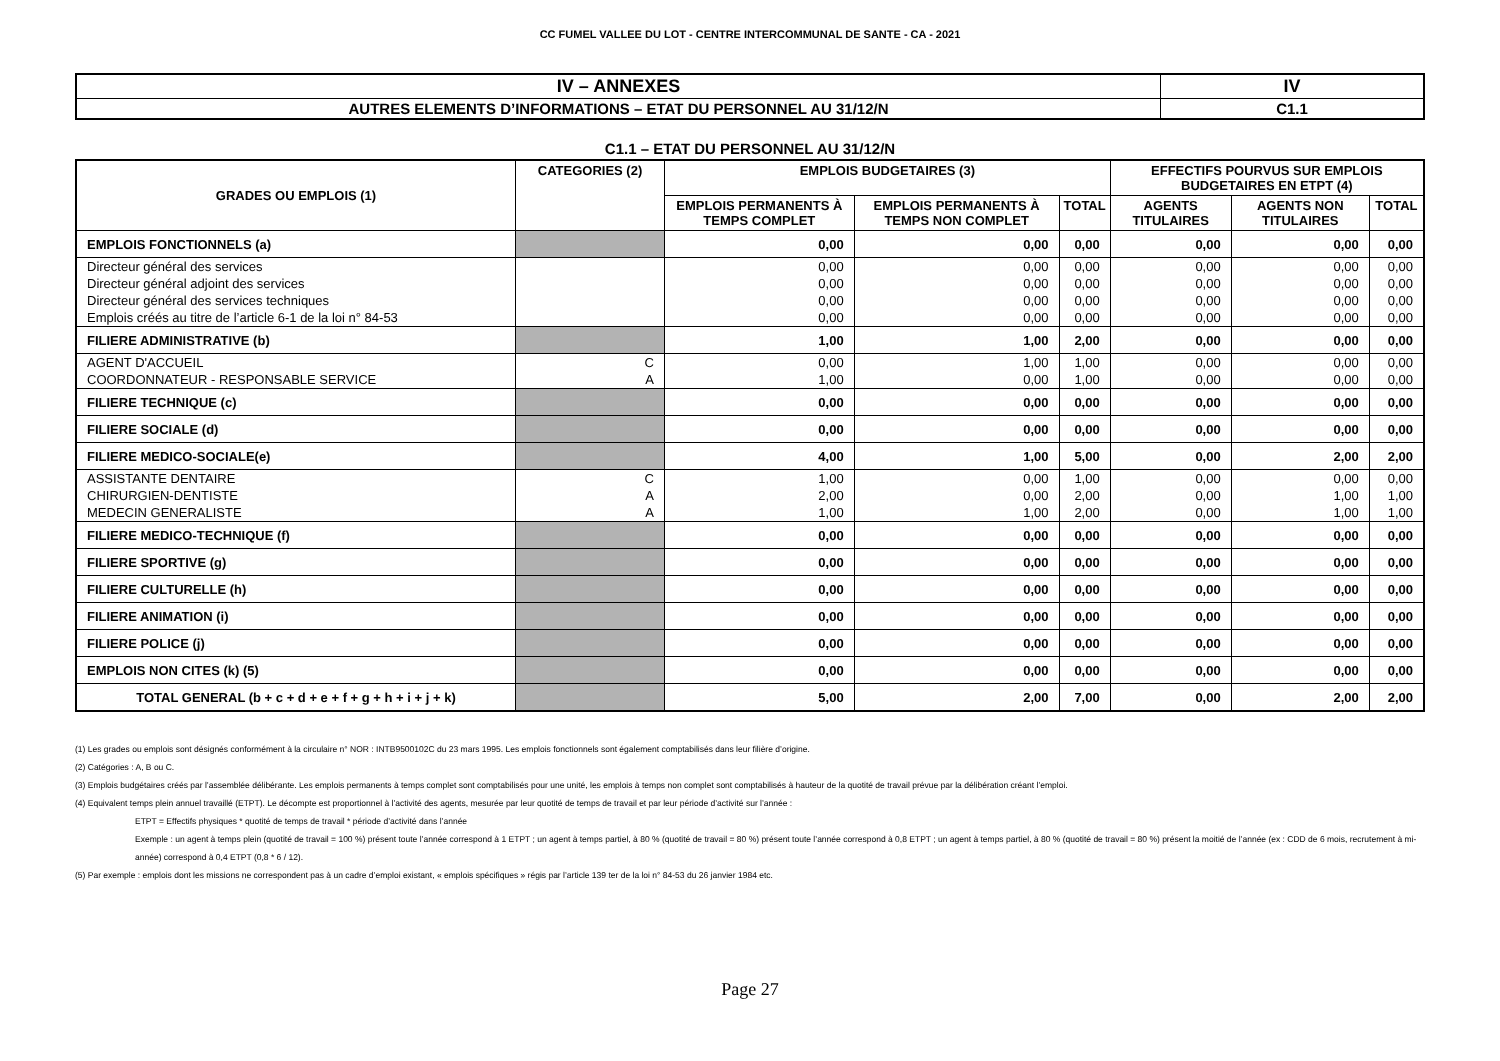CC FUMEL VALLEE DU LOT - CENTRE INTERCOMMUNAL DE SANTE - CA - 2021
| IV – ANNEXES | IV |
| AUTRES ELEMENTS D’INFORMATIONS – ETAT DU PERSONNEL AU 31/12/N | C1.1 |
C1.1 – ETAT DU PERSONNEL AU 31/12/N
| GRADES OU EMPLOIS (1) | CATEGORIES (2) | EMPLOIS BUDGETAIRES (3) | | | EFFECTIFS POURVUS SUR EMPLOIS BUDGETAIRES EN ETPT (4) | | |
| --- | --- | --- | --- | --- | --- | --- | --- |
| | | EMPLOIS PERMANENTS À TEMPS COMPLET | EMPLOIS PERMANENTS À TEMPS NON COMPLET | TOTAL | AGENTS TITULAIRES | AGENTS NON TITULAIRES | TOTAL |
| EMPLOIS FONCTIONNELS (a) | | 0,00 | 0,00 | 0,00 | 0,00 | 0,00 | 0,00 |
| Directeur général des services | | 0,00 | 0,00 | 0,00 | 0,00 | 0,00 | 0,00 |
| Directeur général adjoint des services | | 0,00 | 0,00 | 0,00 | 0,00 | 0,00 | 0,00 |
| Directeur général des services techniques | | 0,00 | 0,00 | 0,00 | 0,00 | 0,00 | 0,00 |
| Emplois créés au titre de l’article 6-1 de la loi n° 84-53 | | 0,00 | 0,00 | 0,00 | 0,00 | 0,00 | 0,00 |
| FILIERE ADMINISTRATIVE (b) | | 1,00 | 1,00 | 2,00 | 0,00 | 0,00 | 0,00 |
| AGENT D'ACCUEIL | C | 0,00 | 1,00 | 1,00 | 0,00 | 0,00 | 0,00 |
| COORDONNATEUR - RESPONSABLE SERVICE | A | 1,00 | 0,00 | 1,00 | 0,00 | 0,00 | 0,00 |
| FILIERE TECHNIQUE (c) | | 0,00 | 0,00 | 0,00 | 0,00 | 0,00 | 0,00 |
| FILIERE SOCIALE (d) | | 0,00 | 0,00 | 0,00 | 0,00 | 0,00 | 0,00 |
| FILIERE MEDICO-SOCIALE(e) | | 4,00 | 1,00 | 5,00 | 0,00 | 2,00 | 2,00 |
| ASSISTANTE DENTAIRE | C | 1,00 | 0,00 | 1,00 | 0,00 | 0,00 | 0,00 |
| CHIRURGIEN-DENTISTE | A | 2,00 | 0,00 | 2,00 | 0,00 | 1,00 | 1,00 |
| MEDECIN GENERALISTE | A | 1,00 | 1,00 | 2,00 | 0,00 | 1,00 | 1,00 |
| FILIERE MEDICO-TECHNIQUE (f) | | 0,00 | 0,00 | 0,00 | 0,00 | 0,00 | 0,00 |
| FILIERE SPORTIVE (g) | | 0,00 | 0,00 | 0,00 | 0,00 | 0,00 | 0,00 |
| FILIERE CULTURELLE (h) | | 0,00 | 0,00 | 0,00 | 0,00 | 0,00 | 0,00 |
| FILIERE ANIMATION (i) | | 0,00 | 0,00 | 0,00 | 0,00 | 0,00 | 0,00 |
| FILIERE POLICE (j) | | 0,00 | 0,00 | 0,00 | 0,00 | 0,00 | 0,00 |
| EMPLOIS NON CITES (k) (5) | | 0,00 | 0,00 | 0,00 | 0,00 | 0,00 | 0,00 |
| TOTAL GENERAL (b + c + d + e + f + g + h + i + j + k) | | 5,00 | 2,00 | 7,00 | 0,00 | 2,00 | 2,00 |
(1) Les grades ou emplois sont désignés conformément à la circulaire n° NOR : INTB9500102C du 23 mars 1995. Les emplois fonctionnels sont également comptabilisés dans leur filière d’origine.
(2) Catégories : A, B ou C.
(3) Emplois budgétaires créés par l’assemblée délibérante. Les emplois permanents à temps complet sont comptabilisés pour une unité, les emplois à temps non complet sont comptabilisés à hauteur de la quotité de travail prévue par la délibération créant l’emploi.
(4) Equivalent temps plein annuel travaillé (ETPT). Le décompte est proportionnel à l’activité des agents, mesurée par leur quotité de temps de travail et par leur période d’activité sur l’année :
ETPT = Effectifs physiques * quotité de temps de travail * période d’activité dans l’année
Exemple : un agent à temps plein (quotité de travail = 100 %) présent toute l’année correspond à 1 ETPT ; un agent à temps partiel, à 80 % (quotité de travail = 80 %) présent toute l’année correspond à 0,8 ETPT ; un agent à temps partiel, à 80 % (quotité de travail = 80 %) présent la moitié de l’année (ex : CDD de 6 mois, recrutement à mi-année) correspond à 0,4 ETPT (0,8 * 6 / 12).
(5) Par exemple : emplois dont les missions ne correspondent pas à un cadre d’emploi existant, « emplois spécifiques » régis par l’article 139 ter de la loi n° 84-53 du 26 janvier 1984 etc.
Page 27